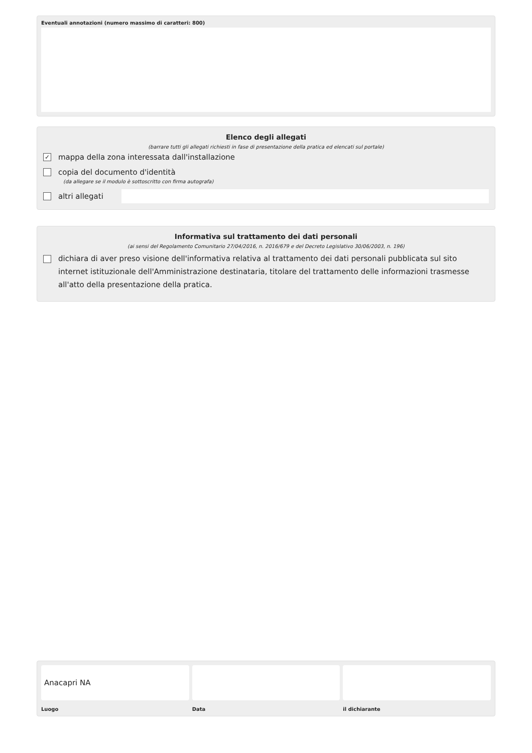Eventuali annotazioni (numero massimo di caratteri: 800)
Elenco degli allegati
(barrare tutti gli allegati richiesti in fase di presentazione della pratica ed elencati sul portale)
✓ mappa della zona interessata dall'installazione
copia del documento d'identità
(da allegare se il modulo è sottoscritto con firma autografa)
altri allegati
Informativa sul trattamento dei dati personali
(ai sensi del Regolamento Comunitario 27/04/2016, n. 2016/679 e del Decreto Legislativo 30/06/2003, n. 196)
dichiara di aver preso visione dell'informativa relativa al trattamento dei dati personali pubblicata sul sito internet istituzionale dell'Amministrazione destinataria, titolare del trattamento delle informazioni trasmesse all'atto della presentazione della pratica.
Anacapri NA
Luogo
Data il dichiarante